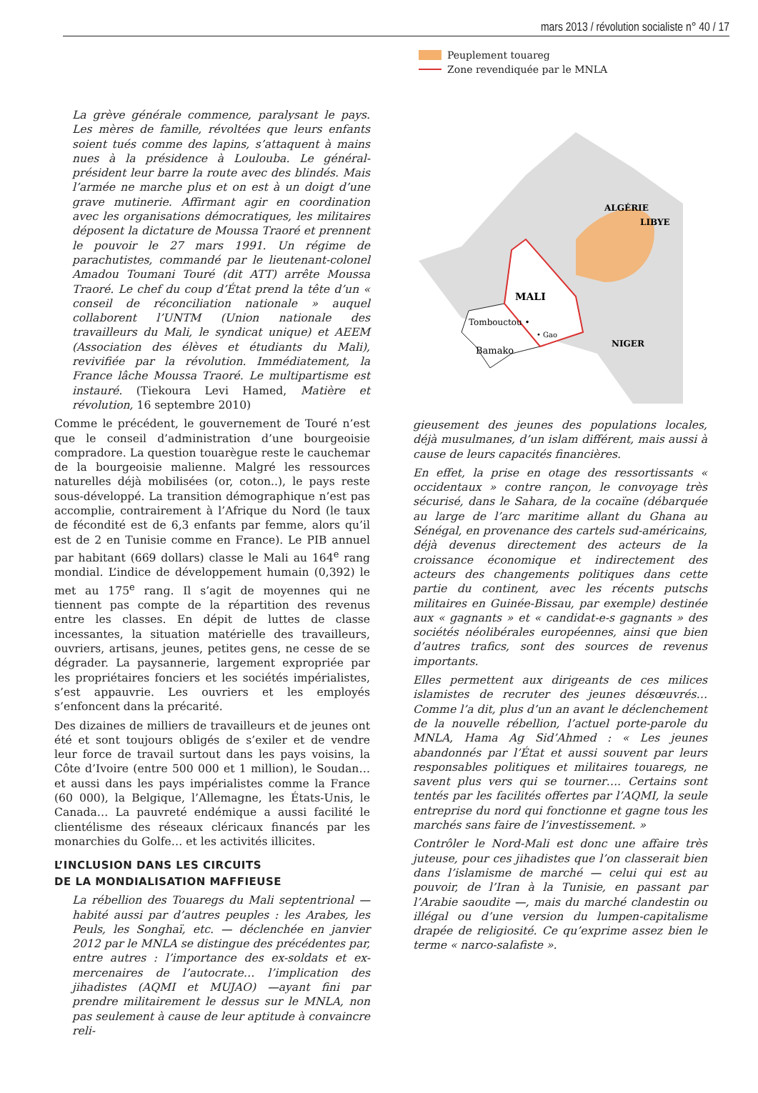mars 2013 / révolution socialiste n° 40 / 17
La grève générale commence, paralysant le pays. Les mères de famille, révoltées que leurs enfants soient tués comme des lapins, s’attaquent à mains nues à la présidence à Loulouba. Le général-président leur barre la route avec des blindés. Mais l’armée ne marche plus et on est à un doigt d’une grave mutinerie. Affirmant agir en coordination avec les organisations démocratiques, les militaires déposent la dictature de Moussa Traoré et prennent le pouvoir le 27 mars 1991. Un régime de parachutistes, commandé par le lieutenant-colonel Amadou Toumani Touré (dit ATT) arrête Moussa Traoré. Le chef du coup d’État prend la tête d’un « conseil de réconciliation nationale » auquel collaborent l’UNTM (Union nationale des travailleurs du Mali, le syndicat unique) et AEEM (Association des élèves et étudiants du Mali), revivifiée par la révolution. Immédiatement, la France lâche Moussa Traoré. Le multipartisme est instauré. (Tiekoura Levi Hamed, Matière et révolution, 16 septembre 2010)
Comme le précédent, le gouvernement de Touré n’est que le conseil d’administration d’une bourgeoisie compradore. La question touarègue reste le cauchemar de la bourgeoisie malienne. Malgré les ressources naturelles déjà mobilisées (or, coton..), le pays reste sous-développé. La transition démographique n’est pas accomplie, contrairement à l’Afrique du Nord (le taux de fécondité est de 6,3 enfants par femme, alors qu’il est de 2 en Tunisie comme en France). Le PIB annuel par habitant (669 dollars) classe le Mali au 164<sup>e</sup> rang mondial. L’indice de développement humain (0,392) le met au 175<sup>e</sup> rang. Il s’agit de moyennes qui ne tiennent pas compte de la répartition des revenus entre les classes. En dépit de luttes de classe incessantes, la situation matérielle des travailleurs, ouvriers, artisans, jeunes, petites gens, ne cesse de se dégrader. La paysannerie, largement expropriée par les propriétaires fonciers et les sociétés impérialistes, s’est appauvrie. Les ouvriers et les employés s’enfoncent dans la précarité.
Des dizaines de milliers de travailleurs et de jeunes ont été et sont toujours obligés de s’exiler et de vendre leur force de travail surtout dans les pays voisins, la Côte d’Ivoire (entre 500 000 et 1 million), le Soudan… et aussi dans les pays impérialistes comme la France (60 000), la Belgique, l’Allemagne, les États-Unis, le Canada… La pauvreté endémique a aussi facilité le clientélisme des réseaux cléricaux financés par les monarchies du Golfe… et les activités illicites.
L’INCLUSION DANS LES CIRCUITS
DE LA MONDIALISATION MAFFIEUSE
La rébellion des Touaregs du Mali septentrional — habité aussi par d’autres peuples : les Arabes, les Peuls, les Songhaï, etc. — déclenchée en janvier 2012 par le MNLA se distingue des précédentes par, entre autres : l’importance des ex-soldats et ex-mercenaires de l’autocrate… l’implication des jihadistes (AQMI et MUJAO) —ayant fini par prendre militairement le dessus sur le MNLA, non pas seulement à cause de leur aptitude à convaincre reli-
Peuplement touareg
Zone revendiquée par le MNLA
ALGÉRIE
LIBYE
MALI
Tombouctou •
• Gao
NIGER
Bamako
gieusement des jeunes des populations locales, déjà musulmanes, d’un islam différent, mais aussi à cause de leurs capacités financières.
En effet, la prise en otage des ressortissants « occidentaux » contre rançon, le convoyage très sécurisé, dans le Sahara, de la cocaïne (débarquée au large de l’arc maritime allant du Ghana au Sénégal, en provenance des cartels sud-américains, déjà devenus directement des acteurs de la croissance économique et indirectement des acteurs des changements politiques dans cette partie du continent, avec les récents putschs militaires en Guinée-Bissau, par exemple) destinée aux « gagnants » et « candidat-e-s gagnants » des sociétés néolibérales européennes, ainsi que bien d’autres trafics, sont des sources de revenus importants.
Elles permettent aux dirigeants de ces milices islamistes de recruter des jeunes désœuvrés… Comme l’a dit, plus d’un an avant le déclenchement de la nouvelle rébellion, l’actuel porte-parole du MNLA, Hama Ag Sid’Ahmed : « Les jeunes abandonnés par l’État et aussi souvent par leurs responsables politiques et militaires touaregs, ne savent plus vers qui se tourner…. Certains sont tentés par les facilités offertes par l’AQMI, la seule entreprise du nord qui fonctionne et gagne tous les marchés sans faire de l’investissement. »
Contrôler le Nord-Mali est donc une affaire très juteuse, pour ces jihadistes que l’on classerait bien dans l’islamisme de marché — celui qui est au pouvoir, de l’Iran à la Tunisie, en passant par l’Arabie saoudite —, mais du marché clandestin ou illégal ou d’une version du lumpen-capitalisme drapée de religiosité. Ce qu’exprime assez bien le terme « narco-salafiste ».